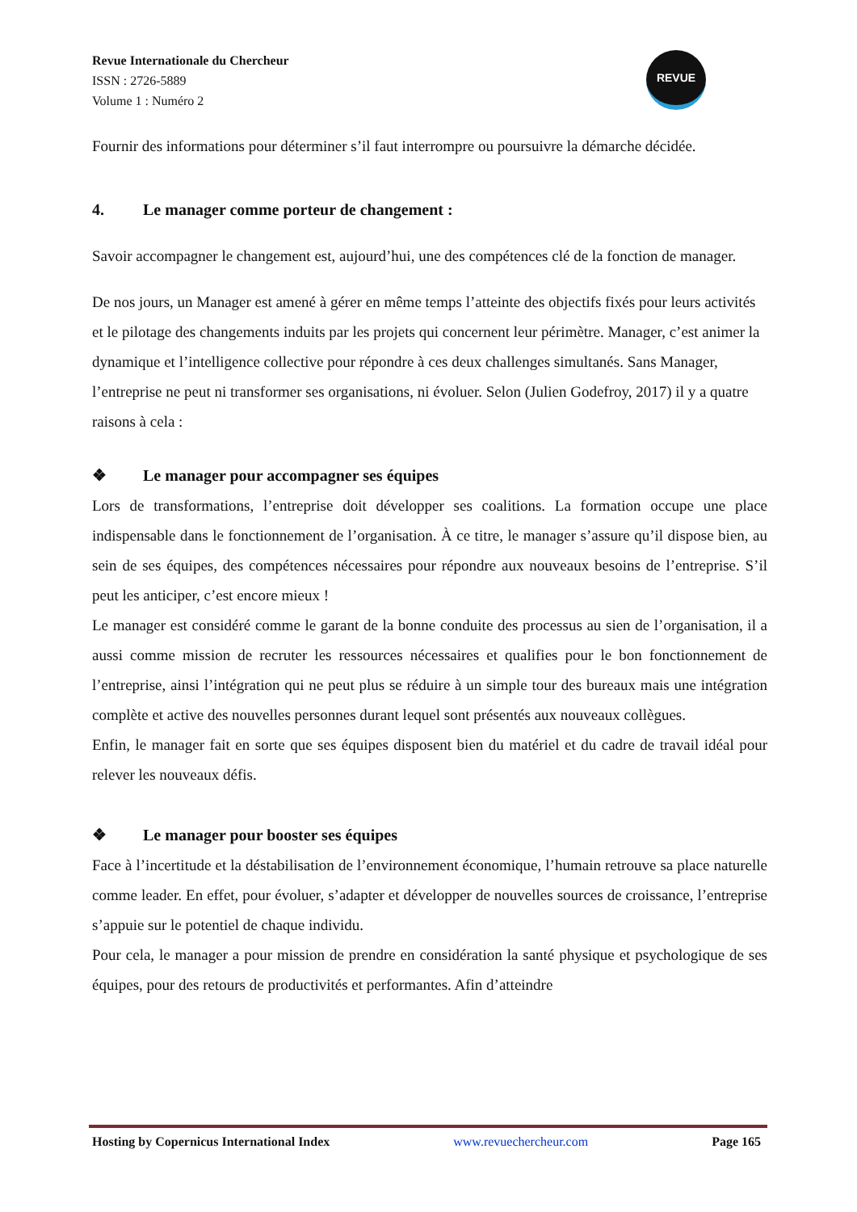Revue Internationale du Chercheur
ISSN : 2726-5889
Volume 1 : Numéro 2
REVUE
Fournir des informations pour déterminer s’il faut interrompre ou poursuivre la démarche décidée.
4. Le manager comme porteur de changement :
Savoir accompagner le changement est, aujourd’hui, une des compétences clé de la fonction de manager.
De nos jours, un Manager est amené à gérer en même temps l’atteinte des objectifs fixés pour leurs activités et le pilotage des changements induits par les projets qui concernent leur périmètre. Manager, c’est animer la dynamique et l’intelligence collective pour répondre à ces deux challenges simultanés. Sans Manager, l’entreprise ne peut ni transformer ses organisations, ni évoluer. Selon (Julien Godefroy, 2017) il y a quatre raisons à cela :
❖ Le manager pour accompagner ses équipes
Lors de transformations, l’entreprise doit développer ses coalitions. La formation occupe une place indispensable dans le fonctionnement de l’organisation. À ce titre, le manager s’assure qu’il dispose bien, au sein de ses équipes, des compétences nécessaires pour répondre aux nouveaux besoins de l’entreprise. S’il peut les anticiper, c’est encore mieux !
Le manager est considéré comme le garant de la bonne conduite des processus au sien de l’organisation, il a aussi comme mission de recruter les ressources nécessaires et qualifies pour le bon fonctionnement de l’entreprise, ainsi l’intégration qui ne peut plus se réduire à un simple tour des bureaux mais une intégration complète et active des nouvelles personnes durant lequel sont présentés aux nouveaux collègues.
Enfin, le manager fait en sorte que ses équipes disposent bien du matériel et du cadre de travail idéal pour relever les nouveaux défis.
❖ Le manager pour booster ses équipes
Face à l’incertitude et la déstabilisation de l’environnement économique, l’humain retrouve sa place naturelle comme leader. En effet, pour évoluer, s’adapter et développer de nouvelles sources de croissance, l’entreprise s’appuie sur le potentiel de chaque individu.
Pour cela, le manager a pour mission de prendre en considération la santé physique et psychologique de ses équipes, pour des retours de productivités et performantes. Afin d’atteindre
Hosting by Copernicus International Index www.revuechercheur.com Page 165